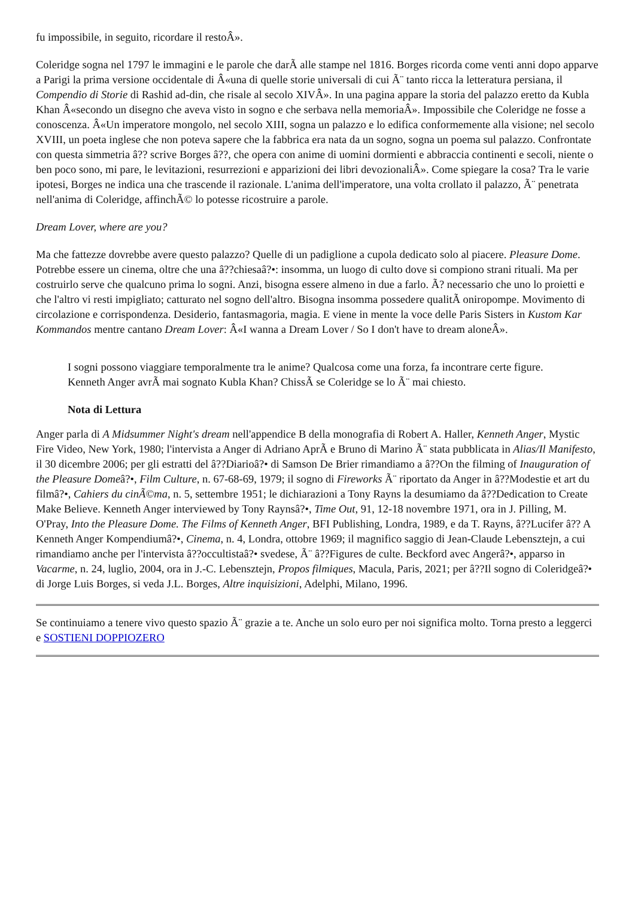fu impossibile, in seguito, ricordare il restoÂ».
Coleridge sogna nel 1797 le immagini e le parole che darÃ alle stampe nel 1816. Borges ricorda come venti anni dopo apparve a Parigi la prima versione occidentale di Â«una di quelle storie universali di cui Ã¨ tanto ricca la letteratura persiana, il Compendio di Storie di Rashid ad-din, che risale al secolo XIVÂ». In una pagina appare la storia del palazzo eretto da Kubla Khan Â«secondo un disegno che aveva visto in sogno e che serbava nella memoriaÂ». Impossibile che Coleridge ne fosse a conoscenza. Â«Un imperatore mongolo, nel secolo XIII, sogna un palazzo e lo edifica conformemente alla visione; nel secolo XVIII, un poeta inglese che non poteva sapere che la fabbrica era nata da un sogno, sogna un poema sul palazzo. Confrontate con questa simmetria â?? scrive Borges â??, che opera con anime di uomini dormienti e abbraccia continenti e secoli, niente o ben poco sono, mi pare, le levitazioni, resurrezioni e apparizioni dei libri devozionaliÂ». Come spiegare la cosa? Tra le varie ipotesi, Borges ne indica una che trascende il razionale. L'anima dell'imperatore, una volta crollato il palazzo, Ã¨ penetrata nell'anima di Coleridge, affinchÃ© lo potesse ricostruire a parole.
Dream Lover, where are you?
Ma che fattezze dovrebbe avere questo palazzo? Quelle di un padiglione a cupola dedicato solo al piacere. Pleasure Dome. Potrebbe essere un cinema, oltre che una â??chiesaâ?•: insomma, un luogo di culto dove si compiono strani rituali. Ma per costruirlo serve che qualcuno prima lo sogni. Anzi, bisogna essere almeno in due a farlo. Ã? necessario che uno lo proietti e che l'altro vi resti impigliato; catturato nel sogno dell'altro. Bisogna insomma possedere qualitÃ oniropompe. Movimento di circolazione e corrispondenza. Desiderio, fantasmagoria, magia. E viene in mente la voce delle Paris Sisters in Kustom Kar Kommandos mentre cantano Dream Lover: Â«I wanna a Dream Lover / So I don't have to dream aloneÂ».
I sogni possono viaggiare temporalmente tra le anime? Qualcosa come una forza, fa incontrare certe figure. Kenneth Anger avrÃ mai sognato Kubla Khan? ChissÃ se Coleridge se lo Ã¨ mai chiesto.
Nota di Lettura
Anger parla di A Midsummer Night's dream nell'appendice B della monografia di Robert A. Haller, Kenneth Anger, Mystic Fire Video, New York, 1980; l'intervista a Anger di Adriano AprÃ e Bruno di Marino Ã¨ stata pubblicata in Alias/Il Manifesto, il 30 dicembre 2006; per gli estratti del â??Diarioâ?• di Samson De Brier rimandiamo a â??On the filming of Inauguration of the Pleasure Domeâ?•, Film Culture, n. 67-68-69, 1979; il sogno di Fireworks Ã¨ riportato da Anger in â??Modestie et art du filmâ?•, Cahiers du cinÃ©ma, n. 5, settembre 1951; le dichiarazioni a Tony Rayns la desumiamo da â??Dedication to Create Make Believe. Kenneth Anger interviewed by Tony Raynsâ?•, Time Out, 91, 12-18 novembre 1971, ora in J. Pilling, M. O'Pray, Into the Pleasure Dome. The Films of Kenneth Anger, BFI Publishing, Londra, 1989, e da T. Rayns, â??Lucifer â?? A Kenneth Anger Kompendiumâ?•, Cinema, n. 4, Londra, ottobre 1969; il magnifico saggio di Jean-Claude Lebensztejn, a cui rimandiamo anche per l'intervista â??occultistaâ?• svedese, Ã¨ â??Figures de culte. Beckford avec Angerâ?•, apparso in Vacarme, n. 24, luglio, 2004, ora in J.-C. Lebensztejn, Propos filmiques, Macula, Paris, 2021; per â??Il sogno di Coleridgeâ?• di Jorge Luis Borges, si veda J.L. Borges, Altre inquisizioni, Adelphi, Milano, 1996.
Se continuiamo a tenere vivo questo spazio Ã¨ grazie a te. Anche un solo euro per noi significa molto. Torna presto a leggerci e SOSTIENI DOPPIOZERO